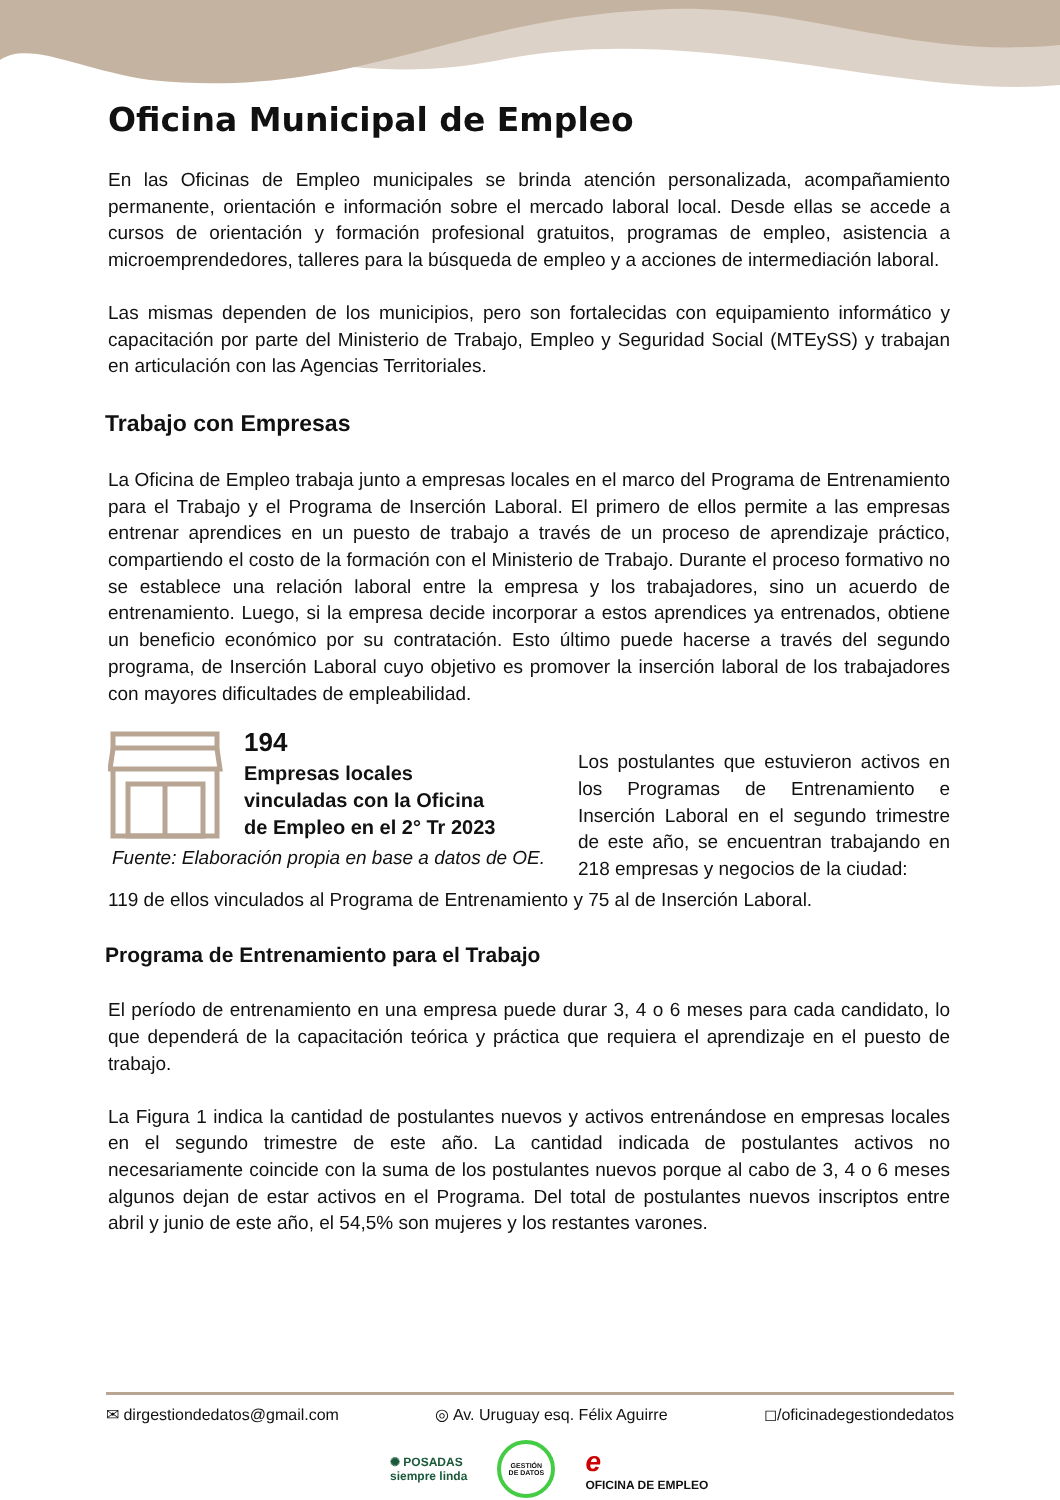Oficina Municipal de Empleo
En las Oficinas de Empleo municipales se brinda atención personalizada, acompañamiento permanente, orientación e información sobre el mercado laboral local. Desde ellas se accede a cursos de orientación y formación profesional gratuitos, programas de empleo, asistencia a microemprendedores, talleres para la búsqueda de empleo y a acciones de intermediación laboral.
Las mismas dependen de los municipios, pero son fortalecidas con equipamiento informático y capacitación por parte del Ministerio de Trabajo, Empleo y Seguridad Social (MTEySS) y trabajan en articulación con las Agencias Territoriales.
Trabajo con Empresas
La Oficina de Empleo trabaja junto a empresas locales en el marco del Programa de Entrenamiento para el Trabajo y el Programa de Inserción Laboral. El primero de ellos permite a las empresas entrenar aprendices en un puesto de trabajo a través de un proceso de aprendizaje práctico, compartiendo el costo de la formación con el Ministerio de Trabajo. Durante el proceso formativo no se establece una relación laboral entre la empresa y los trabajadores, sino un acuerdo de entrenamiento. Luego, si la empresa decide incorporar a estos aprendices ya entrenados, obtiene un beneficio económico por su contratación. Esto último puede hacerse a través del segundo programa, de Inserción Laboral cuyo objetivo es promover la inserción laboral de los trabajadores con mayores dificultades de empleabilidad.
194
Empresas locales
vinculadas con la Oficina
de Empleo en el 2° Tr 2023
Fuente: Elaboración propia en base a datos de OE.
Los postulantes que estuvieron activos en los Programas de Entrenamiento e Inserción Laboral en el segundo trimestre de este año, se encuentran trabajando en 218 empresas y negocios de la ciudad:
119 de ellos vinculados al Programa de Entrenamiento y 75 al de Inserción Laboral.
Programa de Entrenamiento para el Trabajo
El período de entrenamiento en una empresa puede durar 3, 4 o 6 meses para cada candidato, lo que dependerá de la capacitación teórica y práctica que requiera el aprendizaje en el puesto de trabajo.
La Figura 1 indica la cantidad de postulantes nuevos y activos entrenándose en empresas locales en el segundo trimestre de este año. La cantidad indicada de postulantes activos no necesariamente coincide con la suma de los postulantes nuevos porque al cabo de 3, 4 o 6 meses algunos dejan de estar activos en el Programa. Del total de postulantes nuevos inscriptos entre abril y junio de este año, el 54,5% son mujeres y los restantes varones.
✉ dirgestiondedatos@gmail.com ◎ Av. Uruguay esq. Félix Aguirre ◻/oficinadegestiondedatos
✺ POSADAS
siempre linda GESTIÓN
DE DATOS e
OFICINA DE EMPLEO